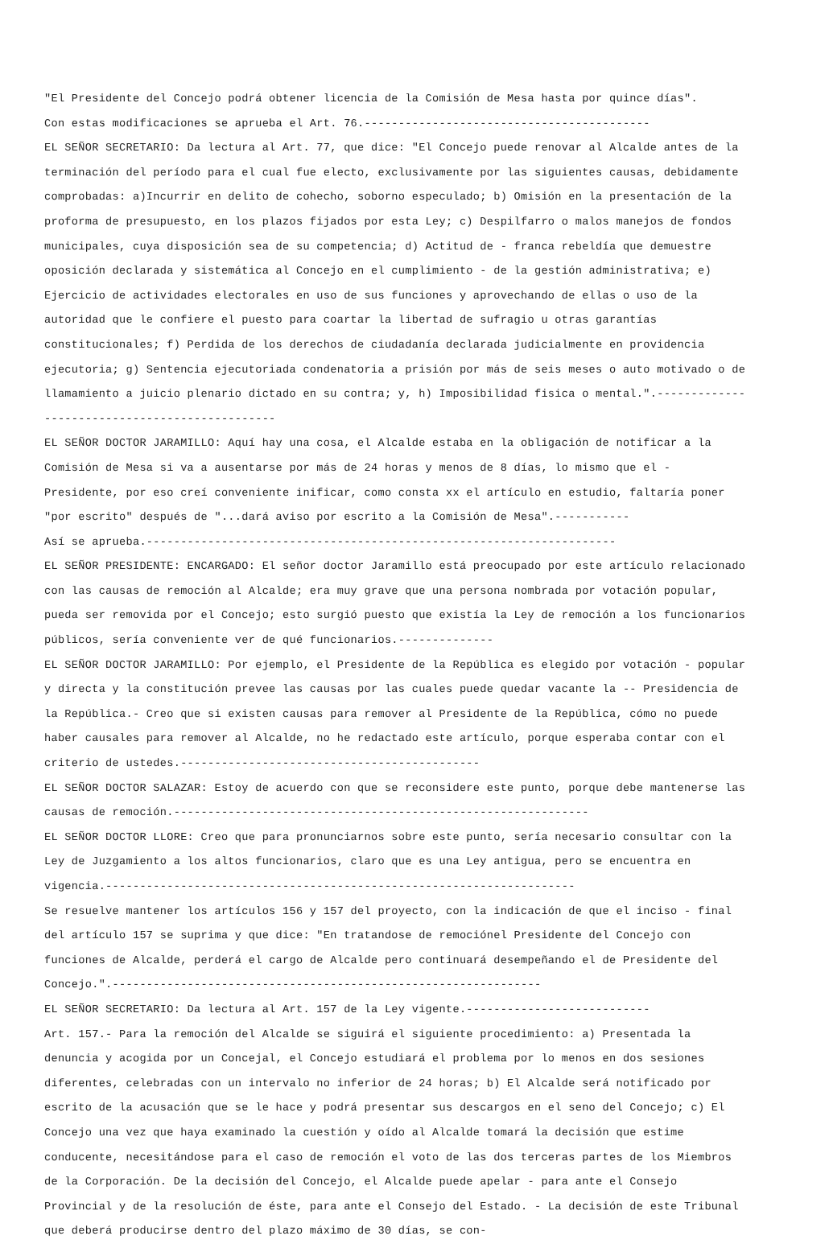"El Presidente del Concejo podrá obtener licencia de la Comisión de Mesa hasta por quince días".
Con estas modificaciones se aprueba el Art. 76.------------------------------------------
EL SEÑOR SECRETARIO: Da lectura al Art. 77, que dice: "El Concejo puede renovar al Alcalde antes de la terminación del período para el cual fue electo, exclusivamente por las siguientes causas, debidamente comprobadas: a)Incurrir en delito de cohecho, soborno especulado; b) Omisión en la presentación de la proforma de presupuesto, en los plazos fijados por esta Ley; c) Despilfarro o malos manejos de fondos municipales, cuya disposición sea de su competencia; d) Actitud de - franca rebeldía que demuestre oposición declarada y sistemática al Concejo en el cumplimiento - de la gestión administrativa; e) Ejercicio de actividades electorales en uso de sus funciones y aprovechando de ellas o uso de la autoridad que le confiere el puesto para coartar la libertad de sufragio u otras garantías constitucionales; f) Perdida de los derechos de ciudadanía declarada judicialmente en providencia ejecutoria; g) Sentencia ejecutoriada condenatoria a prisión por más de seis meses o auto motivado o de llamamiento a juicio plenario dictado en su contra; y, h) Imposibilidad fisica o mental.".-----------------------------------------------
EL SEÑOR DOCTOR JARAMILLO: Aquí hay una cosa, el Alcalde estaba en la obligación de notificar a la Comisión de Mesa si va a ausentarse por más de 24 horas y menos de 8 días, lo mismo que el - Presidente, por eso creí conveniente inificar, como consta xx el artículo en estudio, faltaría poner "por escrito" después de "...dará aviso por escrito a la Comisión de Mesa".-----------
Así se aprueba.---------------------------------------------------------------------
EL SEÑOR PRESIDENTE: ENCARGADO: El señor doctor Jaramillo está preocupado por este artículo relacionado con las causas de remoción al Alcalde; era muy grave que una persona nombrada por votación popular, pueda ser removida por el Concejo; esto surgió puesto que existía la Ley de remoción a los funcionarios públicos, sería conveniente ver de qué funcionarios.--------------
EL SEÑOR DOCTOR JARAMILLO: Por ejemplo, el Presidente de la República es elegido por votación - popular y directa y la constitución prevee las causas por las cuales puede quedar vacante la -- Presidencia de la República.- Creo que si existen causas para remover al Presidente de la República, cómo no puede haber causales para remover al Alcalde, no he redactado este artículo, porque esperaba contar con el criterio de ustedes.--------------------------------------------
EL SEÑOR DOCTOR SALAZAR: Estoy de acuerdo con que se reconsidere este punto, porque debe mantenerse las causas de remoción.-------------------------------------------------------------
EL SEÑOR DOCTOR LLORE: Creo que para pronunciarnos sobre este punto, sería necesario consultar con la Ley de Juzgamiento a los altos funcionarios, claro que es una Ley antigua, pero se encuentra en vigencia.---------------------------------------------------------------------
Se resuelve mantener los artículos 156 y 157 del proyecto, con la indicación de que el inciso - final del artículo 157 se suprima y que dice: "En tratandose de remociónel Presidente del Concejo con funciones de Alcalde, perderá el cargo de Alcalde pero continuará desempeñando el de Presidente del Concejo.".---------------------------------------------------------------
EL SEÑOR SECRETARIO: Da lectura al Art. 157 de la Ley vigente.---------------------------
Art. 157.- Para la remoción del Alcalde se siguirá el siguiente procedimiento: a) Presentada la denuncia y acogida por un Concejal, el Concejo estudiará el problema por lo menos en dos sesiones diferentes, celebradas con un intervalo no inferior de 24 horas; b) El Alcalde será notificado por escrito de la acusación que se le hace y podrá presentar sus descargos en el seno del Concejo; c) El Concejo una vez que haya examinado la cuestión y oído al Alcalde tomará la decisión que estime conducente, necesitándose para el caso de remoción el voto de las dos terceras partes de los Miembros de la Corporación. De la decisión del Concejo, el Alcalde puede apelar - para ante el Consejo Provincial y de la resolución de éste, para ante el Consejo del Estado. - La decisión de este Tribunal que deberá producirse dentro del plazo máximo de 30 días, se con-